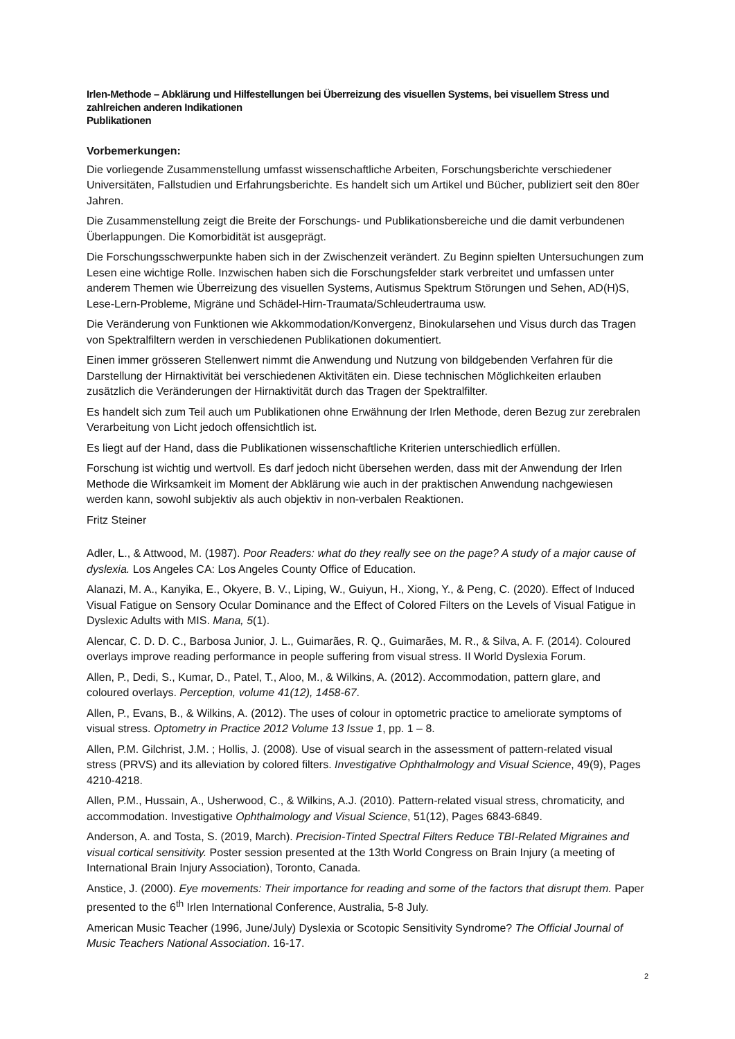Irlen-Methode – Abklärung und Hilfestellungen bei Überreizung des visuellen Systems, bei visuellem Stress und zahlreichen anderen Indikationen
Publikationen
Vorbemerkungen:
Die vorliegende Zusammenstellung umfasst wissenschaftliche Arbeiten, Forschungsberichte verschiedener Universitäten, Fallstudien und Erfahrungsberichte. Es handelt sich um Artikel und Bücher, publiziert seit den 80er Jahren.
Die Zusammenstellung zeigt die Breite der Forschungs- und Publikationsbereiche und die damit verbundenen Überlappungen. Die Komorbidität ist ausgeprägt.
Die Forschungsschwerpunkte haben sich in der Zwischenzeit verändert. Zu Beginn spielten Untersuchungen zum Lesen eine wichtige Rolle. Inzwischen haben sich die Forschungsfelder stark verbreitet und umfassen unter anderem Themen wie Überreizung des visuellen Systems, Autismus Spektrum Störungen und Sehen, AD(H)S, Lese-Lern-Probleme, Migräne und Schädel-Hirn-Traumata/Schleudertrauma usw.
Die Veränderung von Funktionen wie Akkommodation/Konvergenz, Binokularsehen und Visus durch das Tragen von Spektralfiltern werden in verschiedenen Publikationen dokumentiert.
Einen immer grösseren Stellenwert nimmt die Anwendung und Nutzung von bildgebenden Verfahren für die Darstellung der Hirnaktivität bei verschiedenen Aktivitäten ein. Diese technischen Möglichkeiten erlauben zusätzlich die Veränderungen der Hirnaktivität durch das Tragen der Spektralfilter.
Es handelt sich zum Teil auch um Publikationen ohne Erwähnung der Irlen Methode, deren Bezug zur zerebralen Verarbeitung von Licht jedoch offensichtlich ist.
Es liegt auf der Hand, dass die Publikationen wissenschaftliche Kriterien unterschiedlich erfüllen.
Forschung ist wichtig und wertvoll. Es darf jedoch nicht übersehen werden, dass mit der Anwendung der Irlen Methode die Wirksamkeit im Moment der Abklärung wie auch in der praktischen Anwendung nachgewiesen werden kann, sowohl subjektiv als auch objektiv in non-verbalen Reaktionen.
Fritz Steiner
Adler, L., & Attwood, M. (1987). Poor Readers: what do they really see on the page? A study of a major cause of dyslexia. Los Angeles CA: Los Angeles County Office of Education.
Alanazi, M. A., Kanyika, E., Okyere, B. V., Liping, W., Guiyun, H., Xiong, Y., & Peng, C. (2020). Effect of Induced Visual Fatigue on Sensory Ocular Dominance and the Effect of Colored Filters on the Levels of Visual Fatigue in Dyslexic Adults with MIS. Mana, 5(1).
Alencar, C. D. D. C., Barbosa Junior, J. L., Guimarães, R. Q., Guimarães, M. R., & Silva, A. F. (2014). Coloured overlays improve reading performance in people suffering from visual stress. II World Dyslexia Forum.
Allen, P., Dedi, S., Kumar, D., Patel, T., Aloo, M., & Wilkins, A. (2012). Accommodation, pattern glare, and coloured overlays. Perception, volume 41(12), 1458-67.
Allen, P., Evans, B., & Wilkins, A. (2012). The uses of colour in optometric practice to ameliorate symptoms of visual stress. Optometry in Practice 2012 Volume 13 Issue 1, pp. 1 – 8.
Allen, P.M. Gilchrist, J.M. ; Hollis, J. (2008). Use of visual search in the assessment of pattern-related visual stress (PRVS) and its alleviation by colored filters. Investigative Ophthalmology and Visual Science, 49(9), Pages 4210-4218.
Allen, P.M., Hussain, A., Usherwood, C., & Wilkins, A.J. (2010). Pattern-related visual stress, chromaticity, and accommodation. Investigative Ophthalmology and Visual Science, 51(12), Pages 6843-6849.
Anderson, A. and Tosta, S. (2019, March). Precision-Tinted Spectral Filters Reduce TBI-Related Migraines and visual cortical sensitivity. Poster session presented at the 13th World Congress on Brain Injury (a meeting of International Brain Injury Association), Toronto, Canada.
Anstice, J. (2000). Eye movements: Their importance for reading and some of the factors that disrupt them. Paper presented to the 6<sup>th</sup> Irlen International Conference, Australia, 5-8 July.
American Music Teacher (1996, June/July) Dyslexia or Scotopic Sensitivity Syndrome? The Official Journal of Music Teachers National Association. 16-17.
2